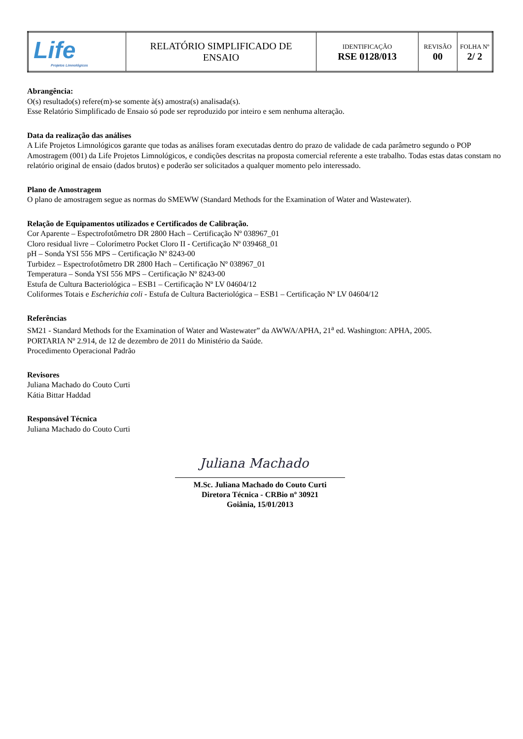| Life Projetos Limnológicos | RELATÓRIO SIMPLIFICADO DE ENSAIO | IDENTIFICAÇÃO RSE 0128/013 | REVISÃO 00 | FOLHA Nº 2/ 2 |
Abrangência:
O(s) resultado(s) refere(m)-se somente à(s) amostra(s) analisada(s).
Esse Relatório Simplificado de Ensaio só pode ser reproduzido por inteiro e sem nenhuma alteração.
Data da realização das análises
A Life Projetos Limnológicos garante que todas as análises foram executadas dentro do prazo de validade de cada parâmetro segundo o POP Amostragem (001) da Life Projetos Limnológicos, e condições descritas na proposta comercial referente a este trabalho. Todas estas datas constam no relatório original de ensaio (dados brutos) e poderão ser solicitados a qualquer momento pelo interessado.
Plano de Amostragem
O plano de amostragem segue as normas do SMEWW (Standard Methods for the Examination of Water and Wastewater).
Relação de Equipamentos utilizados e Certificados de Calibração.
Cor Aparente – Espectrofotômetro DR 2800 Hach – Certificação Nº 038967_01
Cloro residual livre – Colorímetro Pocket Cloro II - Certificação Nº 039468_01
pH – Sonda YSI 556 MPS – Certificação Nº 8243-00
Turbidez – Espectrofotômetro DR 2800 Hach – Certificação Nº 038967_01
Temperatura – Sonda YSI 556 MPS – Certificação Nº 8243-00
Estufa de Cultura Bacteriológica – ESB1 – Certificação Nº LV 04604/12
Coliformes Totais e Escherichia coli - Estufa de Cultura Bacteriológica – ESB1 – Certificação Nº LV 04604/12
Referências
SM21 - Standard Methods for the Examination of Water and Wastewater” da AWWA/APHA, 21<sup>a</sup> ed. Washington: APHA, 2005.
PORTARIA Nº 2.914, de 12 de dezembro de 2011 do Ministério da Saúde.
Procedimento Operacional Padrão
Revisores
Juliana Machado do Couto Curti
Kátia Bittar Haddad
Responsável Técnica
Juliana Machado do Couto Curti
Juliana Machado
M.Sc. Juliana Machado do Couto Curti
Diretora Técnica - CRBio nº 30921
Goiânia, 15/01/2013